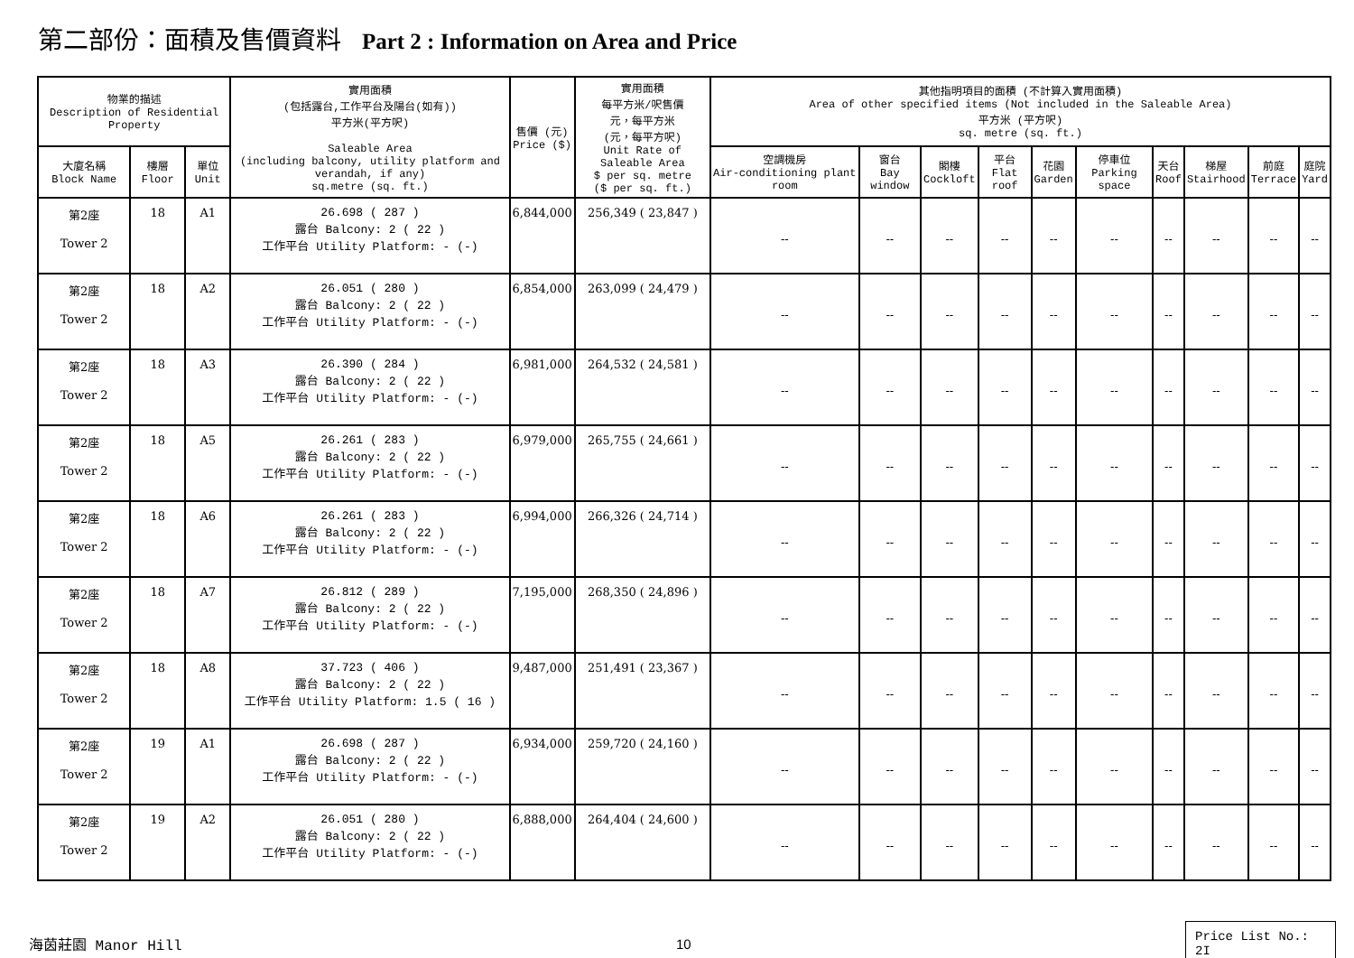第二部份：面積及售價資料 Part 2 : Information on Area and Price
| 物業的描述 Description of Residential Property | | | 實用面積 (包括露台,工作平台及陽台(如有)) 平方米(平方呎) Saleable Area (including balcony, utility platform and verandah, if any) sq.metre (sq. ft.) | 售價 (元) Price ($) | 實用面積 每平方米/呎售價 元，每平方米 (元，每平方呎) Unit Rate of Saleable Area $ per sq. metre ($ per sq. ft.) | 其他指明項目的面積 (不計算入實用面積) Area of other specified items (Not included in the Saleable Area) 平方米 (平方呎) sq. metre (sq. ft.) | | | | | | | | | |
| --- | --- | --- | --- | --- | --- | --- | --- | --- | --- | --- | --- | --- | --- | --- | --- |
| 大廈名稱 Block Name | 樓層 Floor | 單位 Unit | | | | 空調機房 Air-conditioning plant room | 窗台 Bay window | 閣樓 Cockloft | 平台 Flat roof | 花園 Garden | 停車位 Parking space | 天台 Roof | 梯屋 Stairhood | 前庭 Terrace | 庭院 Yard |
| 第2座 Tower 2 | 18 | A1 | 26.698 ( 287 ) 露台 Balcony: 2 ( 22 ) 工作平台 Utility Platform: - (-) | 6,844,000 | 256,349 ( 23,847 ) | -- | -- | -- | -- | -- | -- | -- | -- | -- | -- |
| 第2座 Tower 2 | 18 | A2 | 26.051 ( 280 ) 露台 Balcony: 2 ( 22 ) 工作平台 Utility Platform: - (-) | 6,854,000 | 263,099 ( 24,479 ) | -- | -- | -- | -- | -- | -- | -- | -- | -- | -- |
| 第2座 Tower 2 | 18 | A3 | 26.390 ( 284 ) 露台 Balcony: 2 ( 22 ) 工作平台 Utility Platform: - (-) | 6,981,000 | 264,532 ( 24,581 ) | -- | -- | -- | -- | -- | -- | -- | -- | -- | -- |
| 第2座 Tower 2 | 18 | A5 | 26.261 ( 283 ) 露台 Balcony: 2 ( 22 ) 工作平台 Utility Platform: - (-) | 6,979,000 | 265,755 ( 24,661 ) | -- | -- | -- | -- | -- | -- | -- | -- | -- | -- |
| 第2座 Tower 2 | 18 | A6 | 26.261 ( 283 ) 露台 Balcony: 2 ( 22 ) 工作平台 Utility Platform: - (-) | 6,994,000 | 266,326 ( 24,714 ) | -- | -- | -- | -- | -- | -- | -- | -- | -- | -- |
| 第2座 Tower 2 | 18 | A7 | 26.812 ( 289 ) 露台 Balcony: 2 ( 22 ) 工作平台 Utility Platform: - (-) | 7,195,000 | 268,350 ( 24,896 ) | -- | -- | -- | -- | -- | -- | -- | -- | -- | -- |
| 第2座 Tower 2 | 18 | A8 | 37.723 ( 406 ) 露台 Balcony: 2 ( 22 ) 工作平台 Utility Platform: 1.5 ( 16 ) | 9,487,000 | 251,491 ( 23,367 ) | -- | -- | -- | -- | -- | -- | -- | -- | -- | -- |
| 第2座 Tower 2 | 19 | A1 | 26.698 ( 287 ) 露台 Balcony: 2 ( 22 ) 工作平台 Utility Platform: - (-) | 6,934,000 | 259,720 ( 24,160 ) | -- | -- | -- | -- | -- | -- | -- | -- | -- | -- |
| 第2座 Tower 2 | 19 | A2 | 26.051 ( 280 ) 露台 Balcony: 2 ( 22 ) 工作平台 Utility Platform: - (-) | 6,888,000 | 264,404 ( 24,600 ) | -- | -- | -- | -- | -- | -- | -- | -- | -- | -- |
海茵莊園 Manor Hill 10
Price List No.: 2I